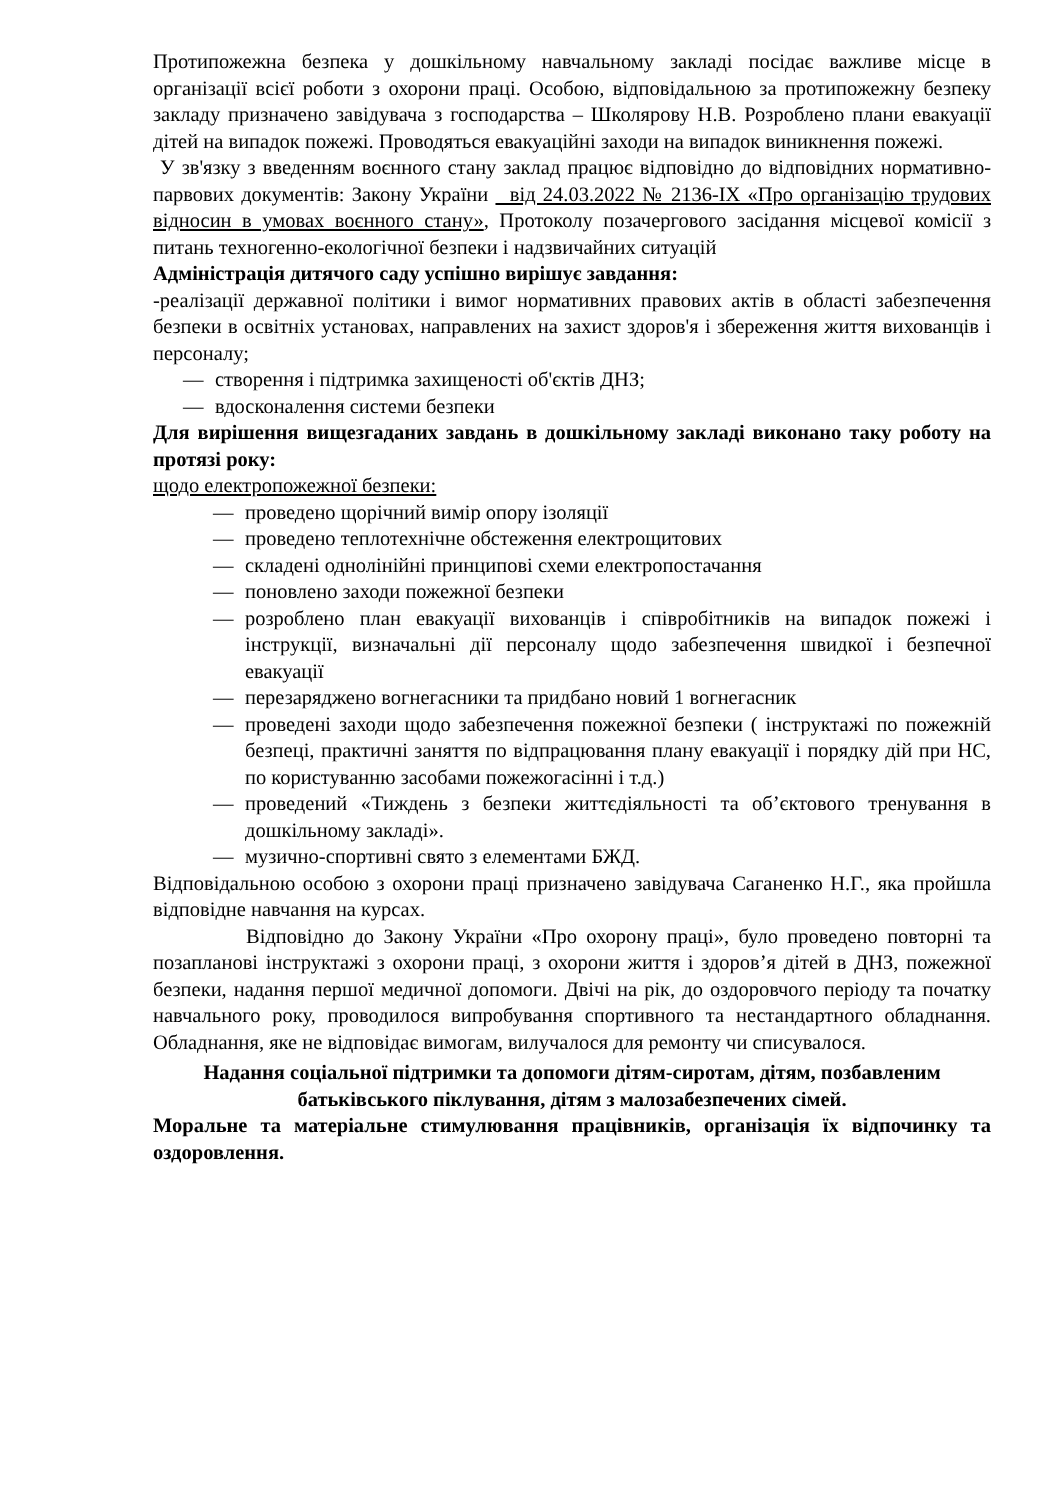Протипожежна безпека у дошкільному навчальному закладі посідає важливе місце в організації всієї роботи з охорони праці. Особою, відповідальною за протипожежну безпеку закладу призначено завідувача з господарства – Школярову Н.В. Розроблено плани евакуації дітей на випадок пожежі. Проводяться евакуаційні заходи на випадок виникнення пожежі.
У зв'язку з введенням воєнного стану заклад працює відповідно до відповідних нормативно-парвових документів: Закону України від 24.03.2022 № 2136-IX «Про організацію трудових відносин в умовах воєнного стану», Протоколу позачергового засідання місцевої комісії з питань техногенно-екологічної безпеки і надзвичайних ситуацій
Адміністрація дитячого саду успішно вирішує завдання:
-реалізації державної політики і вимог нормативних правових актів в області забезпечення безпеки в освітніх установах, направлених на захист здоров'я і збереження життя вихованців і персоналу;
— створення і підтримка захищеності об'єктів ДНЗ;
— вдосконалення системи безпеки
Для вирішення вищезгаданих завдань в дошкільному закладі виконано таку роботу на протязі року:
щодо електропожежної безпеки:
— проведено щорічний вимір опору ізоляції
— проведено теплотехнічне обстеження електрощитових
— складені однолінійні принципові схеми електропостачання
— поновлено заходи пожежної безпеки
— розроблено план евакуації вихованців і співробітників на випадок пожежі і інструкції, визначальні дії персоналу щодо забезпечення швидкої і безпечної евакуації
— перезаряджено вогнегасники та придбано новий 1 вогнегасник
— проведені заходи щодо забезпечення пожежної безпеки ( інструктажі по пожежній безпеці, практичні заняття по відпрацювання плану евакуації і порядку дій при НС, по користуванню засобами пожежогасінні і т.д.)
— проведений «Тиждень з безпеки життєдіяльності та об’єктового тренування в дошкільному закладі».
— музично-спортивні свято з елементами БЖД.
Відповідальною особою з охорони праці призначено завідувача Саганенко Н.Г., яка пройшла відповідне навчання на курсах.
Відповідно до Закону України «Про охорону праці», було проведено повторні та позапланові інструктажі з охорони праці, з охорони життя і здоров’я дітей в ДНЗ, пожежної безпеки, надання першої медичної допомоги. Двічі на рік, до оздоровчого періоду та початку навчального року, проводилося випробування спортивного та нестандартного обладнання. Обладнання, яке не відповідає вимогам, вилучалося для ремонту чи списувалося.
Надання соціальної підтримки та допомоги дітям-сиротам, дітям, позбавленим батьківського піклування, дітям з малозабезпечених сімей.
Моральне та матеріальне стимулювання працівників, організація їх відпочинку та оздоровлення.